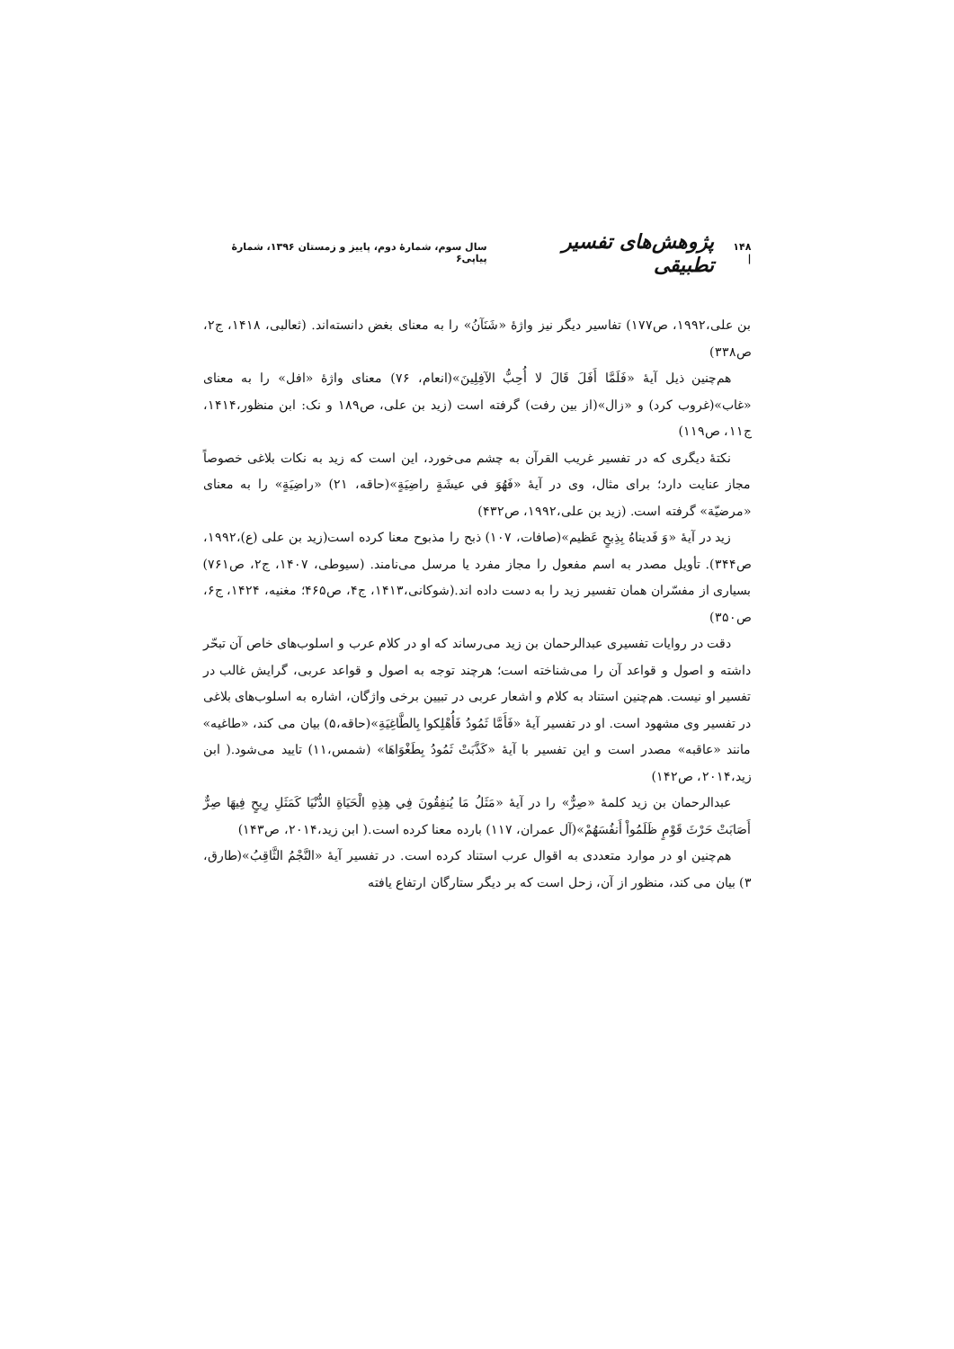۱۴۸ | پژوهش‌های تفسیر تطبیقی سال سوم، شمارهٔ دوم، پاییز و زمستان ۱۳۹۶، شمارهٔ پیاپی۶
بن علی،۱۹۹۲، ص۱۷۷) تفاسیر دیگر نیز واژهٔ «شَنَآنُ» را به معنای بغض دانسته‌اند. (ثعالبی، ۱۴۱۸، ج۲، ص۳۳۸)
هم‌چنین ذیل آیهٔ «فَلَمَّا أَفَلَ قَالَ لا أُحِبُّ الآفِلِينَ»(انعام، ۷۶) معنای واژهٔ «افل» را به معنای «غاب»(غروب کرد) و «زال»(از بین رفت) گرفته است (زید بن علی، ص۱۸۹ و نک: ابن منظور،۱۴۱۴، ج۱۱، ص۱۱۹)
نکتهٔ دیگری که در تفسیر غریب القرآن به چشم می‌خورد، این است که زید به نکات بلاغی خصوصاً مجاز عنایت دارد؛ برای مثال، وی در آیهٔ «فَهُوَ في عيشَةٍ راضِيَةٍ»(حاقه، ۲۱) «راضِيَةٍ» را به معنای «مرضيّة» گرفته است. (زید بن علی،۱۹۹۲، ص۴۳۲)
زید در آیهٔ «وَ فَديناهُ بِذِبحٍ عَظيم»(صافات، ۱۰۷) ذبح را مذبوح معنا کرده است(زید بن علی (ع)،۱۹۹۲، ص۳۴۴). تأویل مصدر به اسم مفعول را مجاز مفرد یا مرسل می‌نامند. (سیوطی، ۱۴۰۷، ج۲، ص۷۶۱) بسیاری از مفسّران همان تفسیر زید را به دست داده اند.(شوکانی،۱۴۱۳، ج۴، ص۴۶۵؛ مغنیه، ۱۴۲۴، ج۶، ص۳۵۰)
دقت در روایات تفسیری عبدالرحمان بن زید می‌رساند که او در کلام عرب و اسلوب‌های خاص آن تبحّر داشته و اصول و قواعد آن را می‌شناخته است؛ هرچند توجه به اصول و قواعد عربی، گرایش غالب در تفسیر او نیست. هم‌چنین استناد به کلام و اشعار عربی در تبیین برخی واژگان، اشاره به اسلوب‌های بلاغی در تفسیر وی مشهود است. او در تفسیر آیهٔ «فَأَمَّا ثَمُودُ فَأُهْلِكوا بِالطَّاغِيَةِ»(حاقه،۵) بیان می کند، «طاغیه» مانند «عاقبه» مصدر است و این تفسیر با آیهٔ «كَذَّبَتْ ثَمُودُ بِطَغْوَاهَا» (شمس،۱۱) تایید می‌شود.( ابن زید،۲۰۱۴، ص۱۴۲)
عبدالرحمان بن زید کلمهٔ «صِرٌّ» را در آیهٔ «مَثَلُ مَا يُنفِقُونَ فِي هِذِهِ الْحَيَاةِ الدُّنْيَا كَمَثَلِ رِيحٍ فِيهَا صِرٌّ أَصَابَتْ حَرْثَ قَوْمٍ ظَلَمُواْ أَنفُسَهُمْ»(آل عمران، ۱۱۷) بارده معنا کرده است.( ابن زید،۲۰۱۴، ص۱۴۳)
هم‌چنین او در موارد متعددی به اقوال عرب استناد کرده است. در تفسیر آیهٔ «النَّجْمُ الثَّاقِبُ»(طارق، ۳) بیان می کند، منظور از آن، زحل است که بر دیگر ستارگان ارتفاع یافته